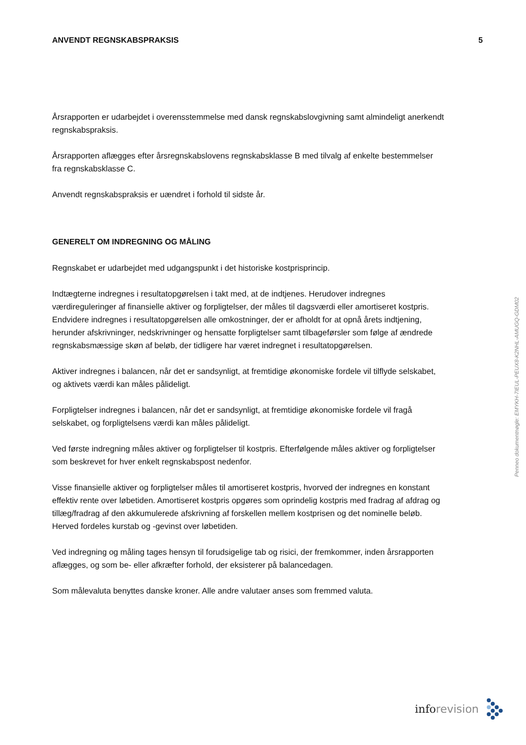ANVENDT REGNSKABSPRAKSIS 5
Årsrapporten er udarbejdet i overensstemmelse med dansk regnskabslovgivning samt almindeligt anerkendt regnskabspraksis.
Årsrapporten aflægges efter årsregnskabslovens regnskabsklasse B med tilvalg af enkelte bestemmelser fra regnskabsklasse C.
Anvendt regnskabspraksis er uændret i forhold til sidste år.
GENERELT OM INDREGNING OG MÅLING
Regnskabet er udarbejdet med udgangspunkt i det historiske kostprisprincip.
Indtægterne indregnes i resultatopgørelsen i takt med, at de indtjenes. Herudover indregnes værdireguleringer af finansielle aktiver og forpligtelser, der måles til dagsværdi eller amortiseret kostpris. Endvidere indregnes i resultatopgørelsen alle omkostninger, der er afholdt for at opnå årets indtjening, herunder afskrivninger, nedskrivninger og hensatte forpligtelser samt tilbageførsler som følge af ændrede regnskabsmæssige skøn af beløb, der tidligere har været indregnet i resultatopgørelsen.
Aktiver indregnes i balancen, når det er sandsynligt, at fremtidige økonomiske fordele vil tilflyde selskabet, og aktivets værdi kan måles pålideligt.
Forpligtelser indregnes i balancen, når det er sandsynligt, at fremtidige økonomiske fordele vil fragå selskabet, og forpligtelsens værdi kan måles pålideligt.
Ved første indregning måles aktiver og forpligtelser til kostpris. Efterfølgende måles aktiver og forpligtelser som beskrevet for hver enkelt regnskabspost nedenfor.
Visse finansielle aktiver og forpligtelser måles til amortiseret kostpris, hvorved der indregnes en konstant effektiv rente over løbetiden. Amortiseret kostpris opgøres som oprindelig kostpris med fradrag af afdrag og tillæg/fradrag af den akkumulerede afskrivning af forskellen mellem kostprisen og det nominelle beløb. Herved fordeles kurstab og -gevinst over løbetiden.
Ved indregning og måling tages hensyn til forudsigelige tab og risici, der fremkommer, inden årsrapporten aflægges, og som be- eller afkræfter forhold, der eksisterer på balancedagen.
Som målevaluta benyttes danske kroner. Alle andre valutaer anses som fremmed valuta.
Penneo dokumentnøgle: EMYKH-7IEUL-PEUX8-K2NHL-AMUGQ-GDM02
inforevision